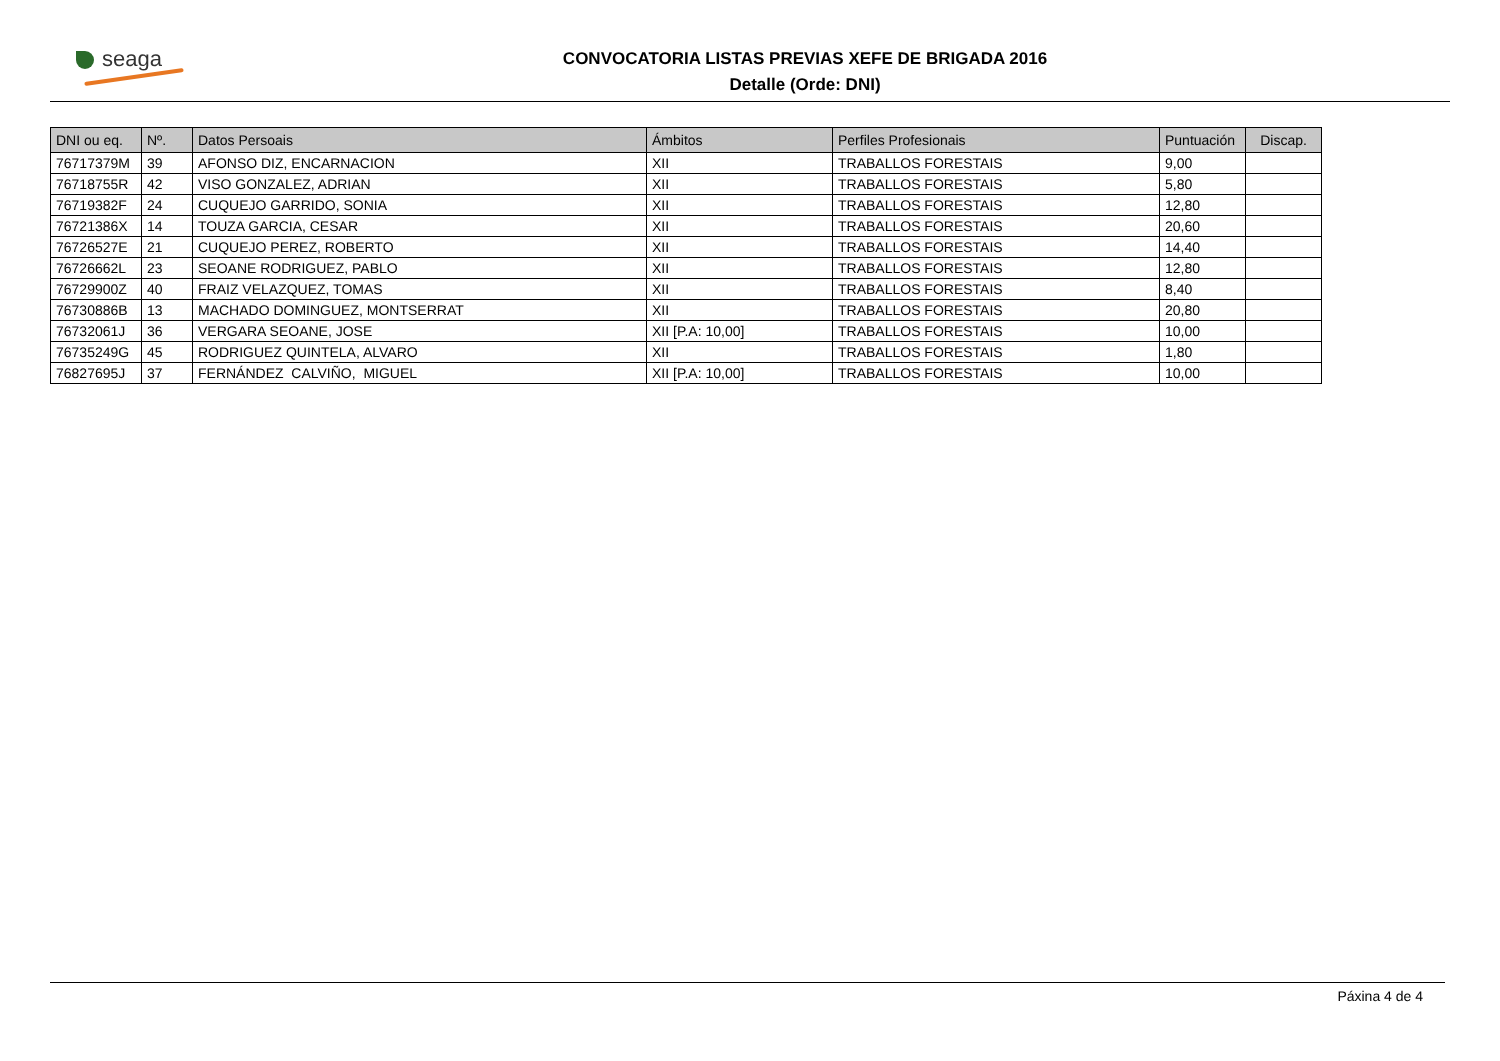seaga
CONVOCATORIA LISTAS PREVIAS XEFE DE BRIGADA 2016
Detalle (Orde: DNI)
| DNI ou eq. | Nº. | Datos Persoais | Ámbitos | Perfiles Profesionais | Puntuación | Discap. |
| --- | --- | --- | --- | --- | --- | --- |
| 76717379M | 39 | AFONSO DIZ, ENCARNACION | XII | TRABALLOS FORESTAIS | 9,00 | |
| 76718755R | 42 | VISO GONZALEZ, ADRIAN | XII | TRABALLOS FORESTAIS | 5,80 | |
| 76719382F | 24 | CUQUEJO GARRIDO, SONIA | XII | TRABALLOS FORESTAIS | 12,80 | |
| 76721386X | 14 | TOUZA GARCIA, CESAR | XII | TRABALLOS FORESTAIS | 20,60 | |
| 76726527E | 21 | CUQUEJO PEREZ, ROBERTO | XII | TRABALLOS FORESTAIS | 14,40 | |
| 76726662L | 23 | SEOANE RODRIGUEZ, PABLO | XII | TRABALLOS FORESTAIS | 12,80 | |
| 76729900Z | 40 | FRAIZ VELAZQUEZ, TOMAS | XII | TRABALLOS FORESTAIS | 8,40 | |
| 76730886B | 13 | MACHADO DOMINGUEZ, MONTSERRAT | XII | TRABALLOS FORESTAIS | 20,80 | |
| 76732061J | 36 | VERGARA SEOANE, JOSE | XII [P.A: 10,00] | TRABALLOS FORESTAIS | 10,00 | |
| 76735249G | 45 | RODRIGUEZ QUINTELA, ALVARO | XII | TRABALLOS FORESTAIS | 1,80 | |
| 76827695J | 37 | FERNÁNDEZ CALVIÑO, MIGUEL | XII [P.A: 10,00] | TRABALLOS FORESTAIS | 10,00 | |
Páxina 4 de 4